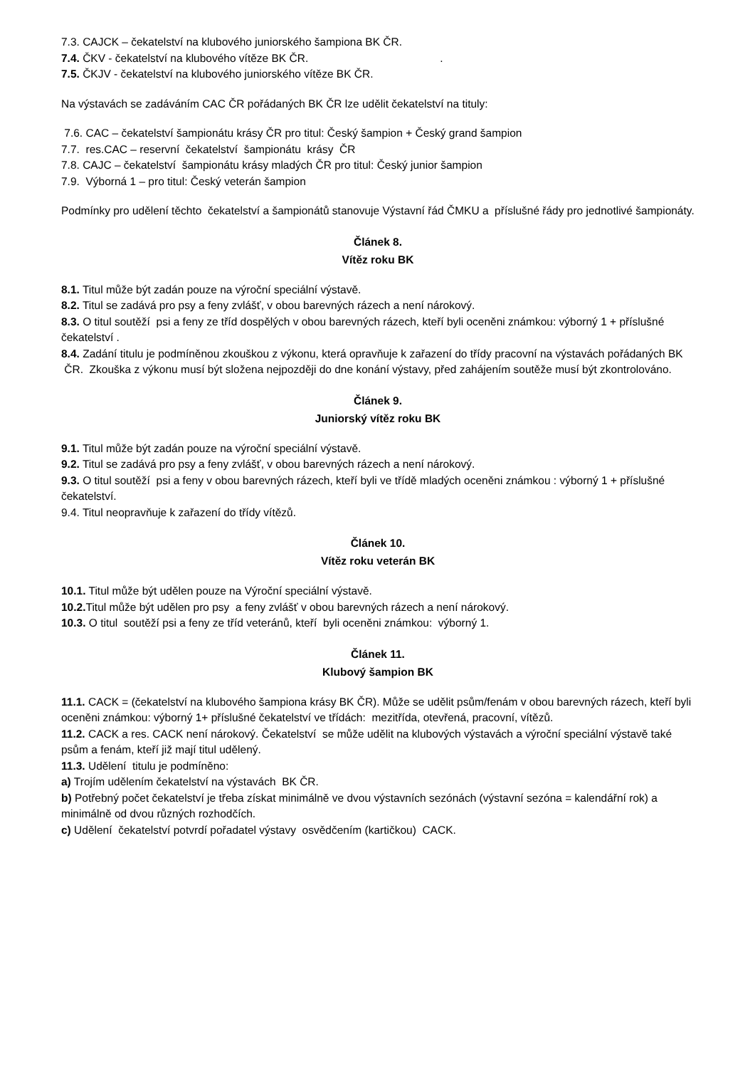7.3. CAJCK – čekatelství na klubového juniorského šampiona BK ČR.
7.4. ČKV - čekatelství na klubového vítěze BK ČR. .
7.5. ČKJV - čekatelství na klubového juniorského vítěze BK ČR.
Na výstavách se zadáváním CAC ČR pořádaných BK ČR lze udělit čekatelství na tituly:
7.6. CAC – čekatelství šampionátu krásy ČR pro titul: Český šampion + Český grand šampion
7.7. res.CAC – reservní čekatelství šampionátu krásy ČR
7.8. CAJC – čekatelství šampionátu krásy mladých ČR pro titul: Český junior šampion
7.9. Výborná 1 – pro titul: Český veterán šampion
Podmínky pro udělení těchto čekatelství a šampionátů stanovuje Výstavní řád ČMKU a příslušné řády pro jednotlivé šampionáty.
Článek 8.
Vítěz roku BK
8.1. Titul může být zadán pouze na výroční speciální výstavě.
8.2. Titul se zadává pro psy a feny zvlášť, v obou barevných rázech a není nárokový.
8.3. O titul soutěží psi a feny ze tříd dospělých v obou barevných rázech, kteří byli oceněni známkou: výborný 1 + příslušné čekatelství .
8.4. Zadání titulu je podmíněnou zkouškou z výkonu, která opravňuje k zařazení do třídy pracovní na výstavách pořádaných BK ČR. Zkouška z výkonu musí být složena nejpozději do dne konání výstavy, před zahájením soutěže musí být zkontrolováno.
Článek 9.
Juniorský vítěz roku BK
9.1. Titul může být zadán pouze na výroční speciální výstavě.
9.2. Titul se zadává pro psy a feny zvlášť, v obou barevných rázech a není nárokový.
9.3. O titul soutěží psi a feny v obou barevných rázech, kteří byli ve třídě mladých oceněni známkou : výborný 1 + příslušné čekatelství.
9.4. Titul neopravňuje k zařazení do třídy vítězů.
Článek 10.
Vítěz roku veterán BK
10.1. Titul může být udělen pouze na Výroční speciální výstavě.
10.2. Titul může být udělen pro psy a feny zvlášť v obou barevných rázech a není nárokový.
10.3. O titul soutěží psi a feny ze tříd veteránů, kteří byli oceněni známkou: výborný 1.
Článek 11.
Klubový šampion BK
11.1. CACK = (čekatelství na klubového šampiona krásy BK ČR). Může se udělit psům/fenám v obou barevných rázech, kteří byli oceněni známkou: výborný 1+ příslušné čekatelství ve třídách: mezitřída, otevřená, pracovní, vítězů.
11.2. CACK a res. CACK není nárokový. Čekatelství se může udělit na klubových výstavách a výroční speciální výstavě také psům a fenám, kteří již mají titul udělený.
11.3. Udělení titulu je podmíněno:
a) Trojím udělením čekatelství na výstavách BK ČR.
b) Potřebný počet čekatelství je třeba získat minimálně ve dvou výstavních sezónách (výstavní sezóna = kalendářní rok) a minimálně od dvou různých rozhodčích.
c) Udělení čekatelství potvrdí pořadatel výstavy osvědčením (kartičkou) CACK.